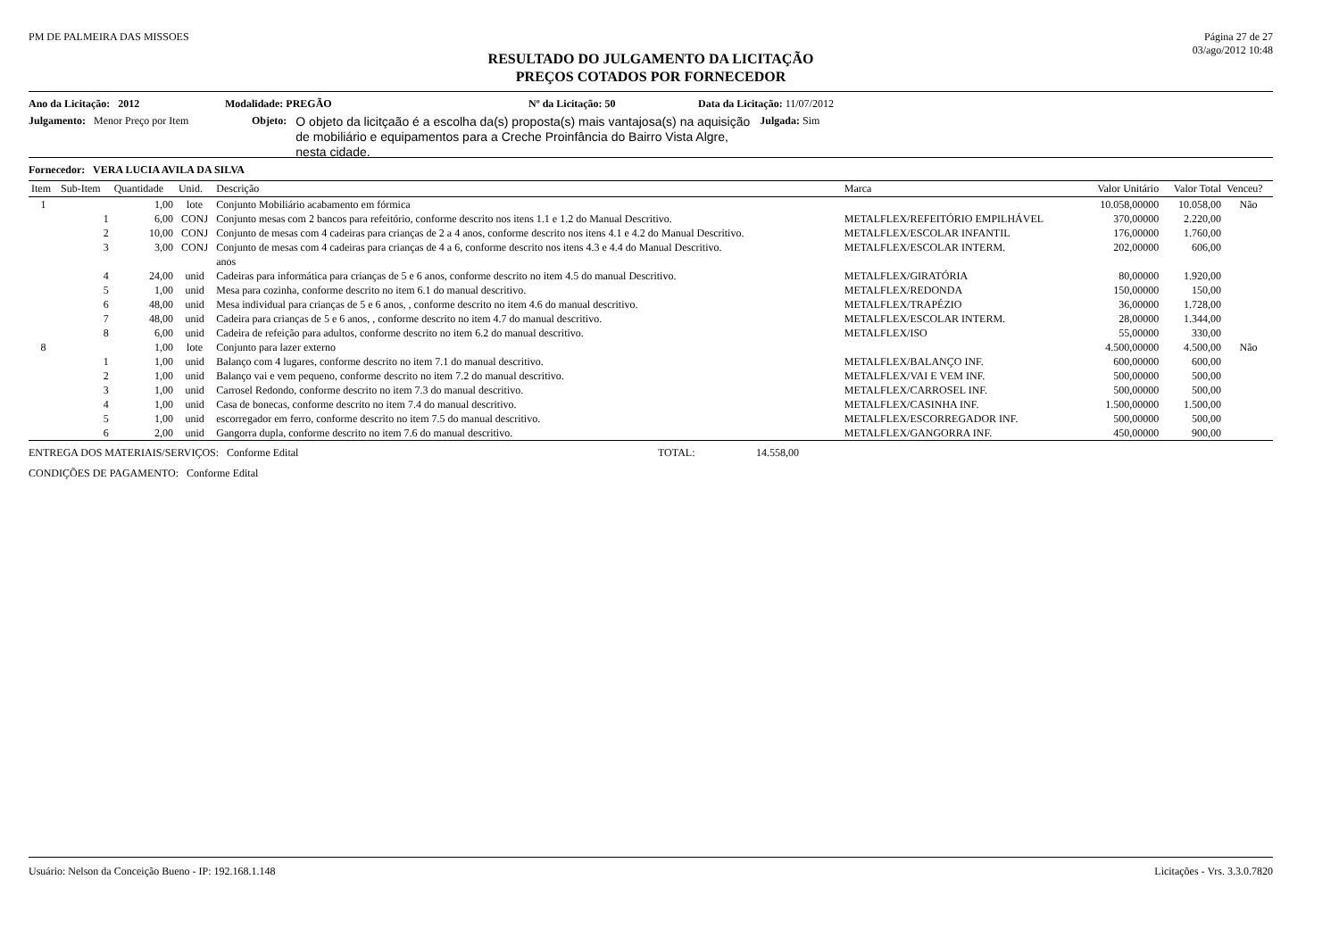PM DE PALMEIRA DAS MISSOES Página 27 de 27
03/ago/2012 10:48
RESULTADO DO JULGAMENTO DA LICITAÇÃO
PREÇOS COTADOS POR FORNECEDOR
Ano da Licitação: 2012 Modalidade: PREGÃO Nº da Licitação: 50 Data da Licitação: 11/07/2012
Julgamento: Menor Preço por Item Objeto: O objeto da licitçaão é a escolha da(s) proposta(s) mais vantajosa(s) na aquisição de mobiliário e equipamentos para a Creche Proinfância do Bairro Vista Algre, nesta cidade. Julgada: Sim
Fornecedor: VERA LUCIA AVILA DA SILVA
| Item | Sub-Item | Quantidade | Unid. | Descrição | Marca | Valor Unitário | Valor Total | Venceu? |
| --- | --- | --- | --- | --- | --- | --- | --- | --- |
| 1 | | 1,00 | lote | Conjunto Mobiliário acabamento em fórmica | | 10.058,00000 | 10.058,00 | Não |
| | 1 | 6,00 | CONJ | Conjunto mesas com 2 bancos para refeitório, conforme descrito nos itens 1.1 e 1.2 do Manual Descritivo. | METALFLEX/REFEITÓRIO EMPILHÁVEL | 370,00000 | 2.220,00 | |
| | 2 | 10,00 | CONJ | Conjunto de mesas com 4 cadeiras para crianças de 2 a 4 anos, conforme descrito nos itens 4.1 e 4.2 do Manual Descritivo. | METALFLEX/ESCOLAR INFANTIL | 176,00000 | 1.760,00 | |
| | 3 | 3,00 | CONJ | Conjunto de mesas com 4 cadeiras para crianças de 4 a 6, conforme descrito nos itens 4.3 e 4.4 do Manual Descritivo. anos | METALFLEX/ESCOLAR INTERM. | 202,00000 | 606,00 | |
| | 4 | 24,00 | unid | Cadeiras para informática para crianças de 5 e 6 anos, conforme descrito no item 4.5 do manual Descritivo. | METALFLEX/GIRATÓRIA | 80,00000 | 1.920,00 | |
| | 5 | 1,00 | unid | Mesa para cozinha, conforme descrito no item 6.1 do manual descritivo. | METALFLEX/REDONDA | 150,00000 | 150,00 | |
| | 6 | 48,00 | unid | Mesa individual para crianças de 5 e 6 anos, , conforme descrito no item 4.6 do manual descritivo. | METALFLEX/TRAPÉZIO | 36,00000 | 1.728,00 | |
| | 7 | 48,00 | unid | Cadeira para crianças de 5 e 6 anos, , conforme descrito no item 4.7 do manual descritivo. | METALFLEX/ESCOLAR INTERM. | 28,00000 | 1.344,00 | |
| | 8 | 6,00 | unid | Cadeira de refeição para adultos, conforme descrito no item 6.2 do manual descritivo. | METALFLEX/ISO | 55,00000 | 330,00 | |
| 8 | | 1,00 | lote | Conjunto para lazer externo | | 4.500,00000 | 4.500,00 | Não |
| | 1 | 1,00 | unid | Balanço com 4 lugares, conforme descrito no item 7.1 do manual descritivo. | METALFLEX/BALANÇO INF. | 600,00000 | 600,00 | |
| | 2 | 1,00 | unid | Balanço vai e vem pequeno, conforme descrito no item 7.2 do manual descritivo. | METALFLEX/VAI E VEM INF. | 500,00000 | 500,00 | |
| | 3 | 1,00 | unid | Carrosel Redondo, conforme descrito no item 7.3 do manual descritivo. | METALFLEX/CARROSEL INF. | 500,00000 | 500,00 | |
| | 4 | 1,00 | unid | Casa de bonecas, conforme descrito no item 7.4 do manual descritivo. | METALFLEX/CASINHA INF. | 1.500,00000 | 1.500,00 | |
| | 5 | 1,00 | unid | escorregador em ferro, conforme descrito no item 7.5 do manual descritivo. | METALFLEX/ESCORREGADOR INF. | 500,00000 | 500,00 | |
| | 6 | 2,00 | unid | Gangorra dupla, conforme descrito no item 7.6 do manual descritivo. | METALFLEX/GANGORRA INF. | 450,00000 | 900,00 | |
ENTREGA DOS MATERIAIS/SERVIÇOS: Conforme Edital TOTAL: 14.558,00
CONDIÇÕES DE PAGAMENTO: Conforme Edital
Usuário: Nelson da Conceição Bueno - IP: 192.168.1.148 Licitações - Vrs. 3.3.0.7820